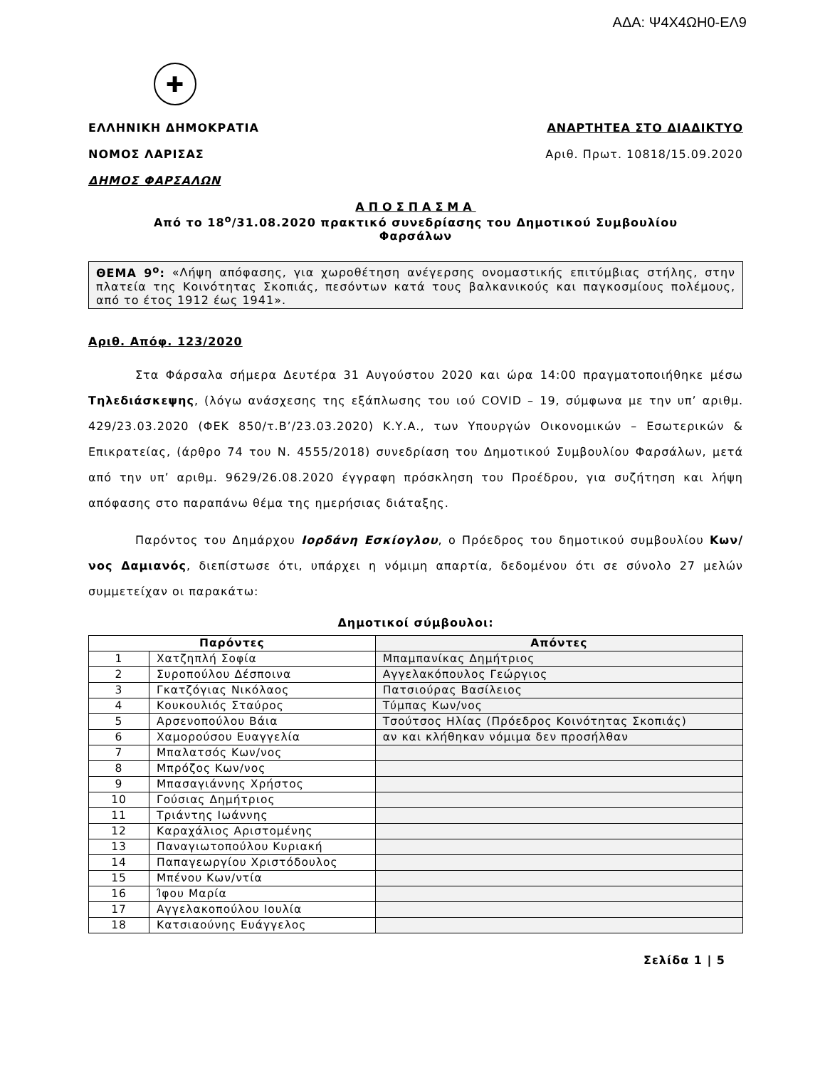ΑΔΑ: Ψ4Χ4ΩΗ0-ΕΛ9
✚
ΕΛΛΗΝΙΚΗ ΔΗΜΟΚΡΑΤΙΑ
ΝΟΜΟΣ ΛΑΡΙΣΑΣ
ΔΗΜΟΣ ΦΑΡΣΑΛΩΝ
ΑΝΑΡΤΗΤΕΑ ΣΤΟ ΔΙΑΔΙΚΤΥΟ
Αριθ. Πρωτ. 10818/15.09.2020
ΑΠΟΣΠΑΣΜΑ
Από το 18<sup>ο</sup>/31.08.2020 πρακτικό συνεδρίασης του Δημοτικού Συμβουλίου
Φαρσάλων
ΘΕΜΑ 9<sup>ο</sup>: «Λήψη απόφασης, για χωροθέτηση ανέγερσης ονομαστικής επιτύμβιας στήλης, στην πλατεία της Κοινότητας Σκοπιάς, πεσόντων κατά τους βαλκανικούς και παγκοσμίους πολέμους, από το έτος 1912 έως 1941».
Αριθ. Απόφ. 123/2020
Στα Φάρσαλα σήμερα Δευτέρα 31 Αυγούστου 2020 και ώρα 14:00 πραγματοποιήθηκε μέσω Τηλεδιάσκεψης, (λόγω ανάσχεσης της εξάπλωσης του ιού COVID – 19, σύμφωνα με την υπ’ αριθμ. 429/23.03.2020 (ΦΕΚ 850/τ.Β’/23.03.2020) Κ.Υ.Α., των Υπουργών Οικονομικών – Εσωτερικών & Επικρατείας, (άρθρο 74 του Ν. 4555/2018) συνεδρίαση του Δημοτικού Συμβουλίου Φαρσάλων, μετά από την υπ’ αριθμ. 9629/26.08.2020 έγγραφη πρόσκληση του Προέδρου, για συζήτηση και λήψη απόφασης στο παραπάνω θέμα της ημερήσιας διάταξης.
Παρόντος του Δημάρχου Ιορδάνη Εσκίογλου, ο Πρόεδρος του δημοτικού συμβουλίου Κων/νος Δαμιανός, διεπίστωσε ότι, υπάρχει η νόμιμη απαρτία, δεδομένου ότι σε σύνολο 27 μελών συμμετείχαν οι παρακάτω:
Δημοτικοί σύμβουλοι:
| Παρόντες | | Απόντες |
| --- | --- | --- |
| 1 | Χατζηπλή Σοφία | Μπαμπανίκας Δημήτριος |
| 2 | Συροπούλου Δέσποινα | Αγγελακόπουλος Γεώργιος |
| 3 | Γκατζόγιας Νικόλαος | Πατσιούρας Βασίλειος |
| 4 | Κουκουλιός Σταύρος | Τύμπας Κων/νος |
| 5 | Αρσενοπούλου Βάια | Τσούτσος Ηλίας (Πρόεδρος Κοινότητας Σκοπιάς) |
| 6 | Χαμορούσου Ευαγγελία | αν και κλήθηκαν νόμιμα δεν προσήλθαν |
| 7 | Μπαλατσός Κων/νος | |
| 8 | Μπρόζος Κων/νος | |
| 9 | Μπασαγιάννης Χρήστος | |
| 10 | Γούσιας Δημήτριος | |
| 11 | Τριάντης Ιωάννης | |
| 12 | Καραχάλιος Αριστομένης | |
| 13 | Παναγιωτοπούλου Κυριακή | |
| 14 | Παπαγεωργίου Χριστόδουλος | |
| 15 | Μπένου Κων/ντία | |
| 16 | Ίφου Μαρία | |
| 17 | Αγγελακοπούλου Ιουλία | |
| 18 | Κατσιαούνης Ευάγγελος | |
Σελίδα 1 | 5